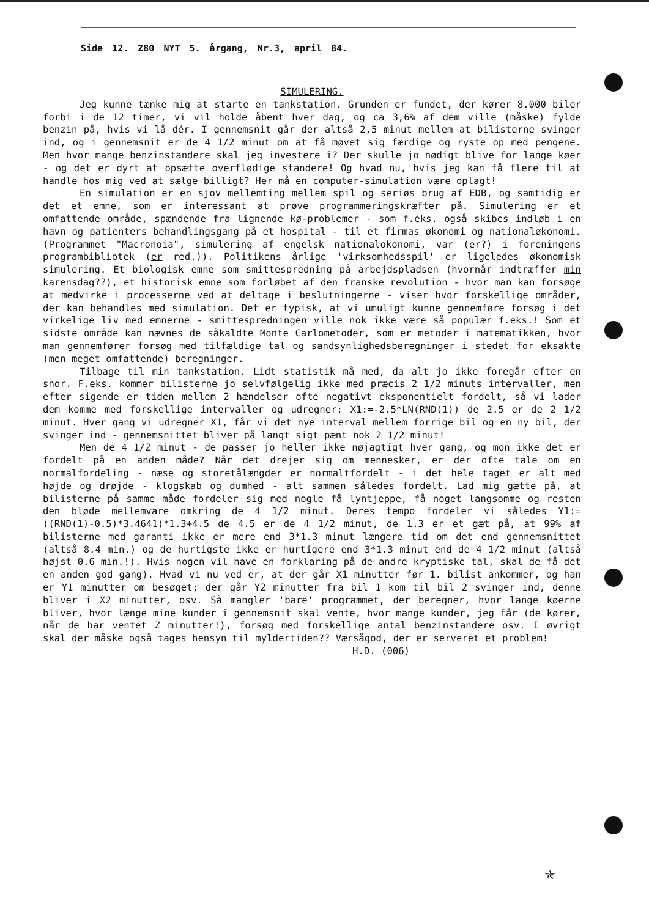Side 12. Z80 NYT 5. årgang, Nr.3, april 84.
SIMULERING.
Jeg kunne tænke mig at starte en tankstation. Grunden er fundet, der kører 8.000 biler forbi i de 12 timer, vi vil holde åbent hver dag, og ca 3,6% af dem ville (måske) fylde benzin på, hvis vi lå dér. I gennemsnit går der altså 2,5 minut mellem at bilisterne svinger ind, og i gennemsnit er de 4 1/2 minut om at få møvet sig færdige og ryste op med pengene. Men hvor mange benzinstandere skal jeg investere i? Der skulle jo nødigt blive for lange køer - og det er dyrt at opsætte overflødige standere! Og hvad nu, hvis jeg kan få flere til at handle hos mig ved at sælge billigt? Her må en computer-simulation være oplagt!
En simulation er en sjov mellemting mellem spil og seriøs brug af EDB, og samtidig er det et emne, som er interessant at prøve programmeringskræfter på. Simulering er et omfattende område, spændende fra lignende kø-problemer - som f.eks. også skibes indløb i en havn og patienters behandlingsgang på et hospital - til et firmas økonomi og nationaløkonomi. (Programmet "Macronoia", simulering af engelsk nationalokonomi, var (er?) i foreningens programbibliotek (er red.)). Politikens årlige 'virksomhedsspil' er ligeledes økonomisk simulering. Et biologisk emne som smittespredning på arbejdspladsen (hvornår indtræffer min karensdag??), et historisk emne som forløbet af den franske revolution - hvor man kan forsøge at medvirke i processerne ved at deltage i beslutningerne - viser hvor forskellige områder, der kan behandles med simulation. Det er typisk, at vi umuligt kunne gennemføre forsøg i det virkelige liv med emnerne - smittespredningen ville nok ikke være så populær f.eks.! Som et sidste område kan nævnes de såkaldte Monte Carlometoder, som er metoder i matematikken, hvor man gennemfører forsøg med tilfældige tal og sandsynlighedsberegninger i stedet for eksakte (men meget omfattende) beregninger.
Tilbage til min tankstation. Lidt statistik må med, da alt jo ikke foregår efter en snor. F.eks. kommer bilisterne jo selvfølgelig ikke med præcis 2 1/2 minuts intervaller, men efter sigende er tiden mellem 2 hændelser ofte negativt eksponentielt fordelt, så vi lader dem komme med forskellige intervaller og udregner: X1:=-2.5*LN(RND(1)) de 2.5 er de 2 1/2 minut. Hver gang vi udregner X1, får vi det nye interval mellem forrige bil og en ny bil, der svinger ind - gennemsnittet bliver på langt sigt pænt nok 2 1/2 minut!
Men de 4 1/2 minut - de passer jo heller ikke nøjagtigt hver gang, og mon ikke det er fordelt på en anden måde? Når det drejer sig om mennesker, er der ofte tale om en normalfordeling - næse og storetålængder er normaltfordelt - i det hele taget er alt med højde og drøjde - klogskab og dumhed - alt sammen således fordelt. Lad mig gætte på, at bilisterne på samme måde fordeler sig med nogle få lyntjeppe, få noget langsomme og resten den bløde mellemvare omkring de 4 1/2 minut. Deres tempo fordeler vi således Y1:=((RND(1)-0.5)*3.4641)*1.3+4.5 de 4.5 er de 4 1/2 minut, de 1.3 er et gæt på, at 99% af bilisterne med garanti ikke er mere end 3*1.3 minut længere tid om det end gennemsnittet (altså 8.4 min.) og de hurtigste ikke er hurtigere end 3*1.3 minut end de 4 1/2 minut (altså højst 0.6 min.!). Hvis nogen vil have en forklaring på de andre kryptiske tal, skal de få det en anden god gang). Hvad vi nu ved er, at der går X1 minutter før 1. bilist ankommer, og han er Y1 minutter om besøget; der går Y2 minutter fra bil 1 kom til bil 2 svinger ind, denne bliver i X2 minutter, osv. Så mangler 'bare' programmet, der beregner, hvor lange køerne bliver, hvor længe mine kunder i gennemsnit skal vente, hvor mange kunder, jeg får (de kører, når de har ventet Z minutter!), forsøg med forskellige antal benzinstandere osv. I øvrigt skal der måske også tages hensyn til myldertiden?? Værsågod, der er serveret et problem!
H.D. (006)
✯